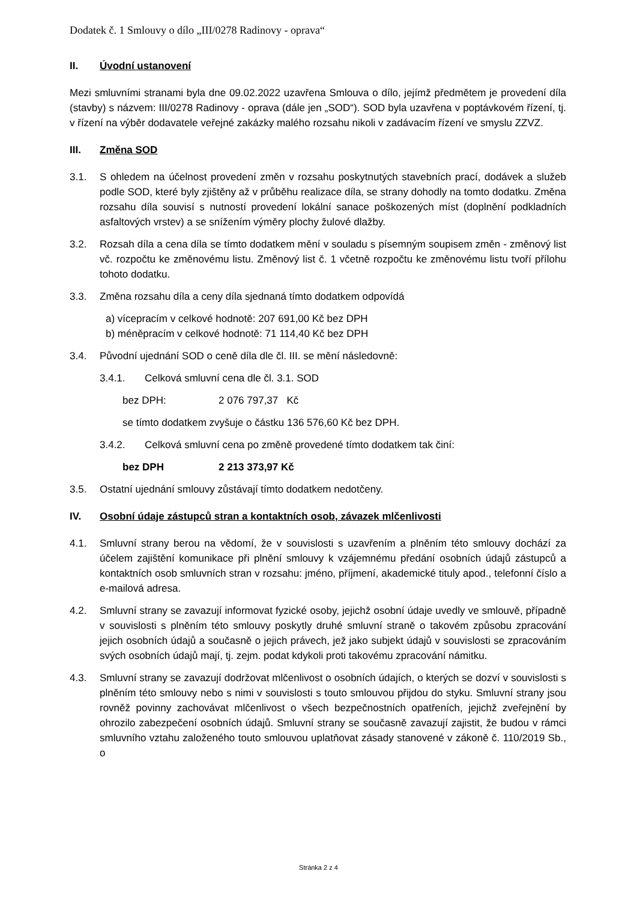Dodatek č. 1 Smlouvy o dílo „III/0278 Radinovy - oprava“
II. Úvodní ustanovení
Mezi smluvními stranami byla dne 09.02.2022 uzavřena Smlouva o dílo, jejímž předmětem je provedení díla (stavby) s názvem: III/0278 Radinovy - oprava (dále jen „SOD“). SOD byla uzavřena v poptávkovém řízení, tj. v řízení na výběr dodavatele veřejné zakázky malého rozsahu nikoli v zadávacím řízení ve smyslu ZZVZ.
III. Změna SOD
3.1. S ohledem na účelnost provedení změn v rozsahu poskytnutých stavebních prací, dodávek a služeb podle SOD, které byly zjištěny až v průběhu realizace díla, se strany dohodly na tomto dodatku. Změna rozsahu díla souvisí s nutností provedení lokální sanace poškozených míst (doplnění podkladních asfaltových vrstev) a se snížením výměry plochy žulové dlažby.
3.2. Rozsah díla a cena díla se tímto dodatkem mění v souladu s písemným soupisem změn - změnový list vč. rozpočtu ke změnovému listu. Změnový list č. 1 včetně rozpočtu ke změnovému listu tvoří přílohu tohoto dodatku.
3.3. Změna rozsahu díla a ceny díla sjednaná tímto dodatkem odpovídá
a) vícepracím v celkové hodnotě: 207 691,00 Kč bez DPH
b) méněpracím v celkové hodnotě: 71 114,40 Kč bez DPH
3.4. Původní ujednání SOD o ceně díla dle čl. III. se mění následovně:
3.4.1. Celková smluvní cena dle čl. 3.1. SOD
bez DPH: 2 076 797,37 Kč
se tímto dodatkem zvyšuje o částku 136 576,60 Kč bez DPH.
3.4.2. Celková smluvní cena po změně provedené tímto dodatkem tak činí:
bez DPH 2 213 373,97 Kč
3.5. Ostatní ujednání smlouvy zůstávají tímto dodatkem nedotčeny.
IV. Osobní údaje zástupců stran a kontaktních osob, závazek mlčenlivosti
4.1. Smluvní strany berou na vědomí, že v souvislosti s uzavřením a plněním této smlouvy dochází za účelem zajištění komunikace při plnění smlouvy k vzájemnému předání osobních údajů zástupců a kontaktních osob smluvních stran v rozsahu: jméno, příjmení, akademické tituly apod., telefonní číslo a e-mailová adresa.
4.2. Smluvní strany se zavazují informovat fyzické osoby, jejichž osobní údaje uvedly ve smlouvě, případně v souvislosti s plněním této smlouvy poskytly druhé smluvní straně o takovém způsobu zpracování jejich osobních údajů a současně o jejich právech, jež jako subjekt údajů v souvislosti se zpracováním svých osobních údajů mají, tj. zejm. podat kdykoli proti takovému zpracování námitku.
4.3. Smluvní strany se zavazují dodržovat mlčenlivost o osobních údajích, o kterých se dozví v souvislosti s plněním této smlouvy nebo s nimi v souvislosti s touto smlouvou přijdou do styku. Smluvní strany jsou rovněž povinny zachovávat mlčenlivost o všech bezpečnostních opatřeních, jejichž zveřejnění by ohrozilo zabezpečení osobních údajů. Smluvní strany se současně zavazují zajistit, že budou v rámci smluvního vztahu založeného touto smlouvou uplatňovat zásady stanovené v zákoně č. 110/2019 Sb., o
Stránka 2 z 4